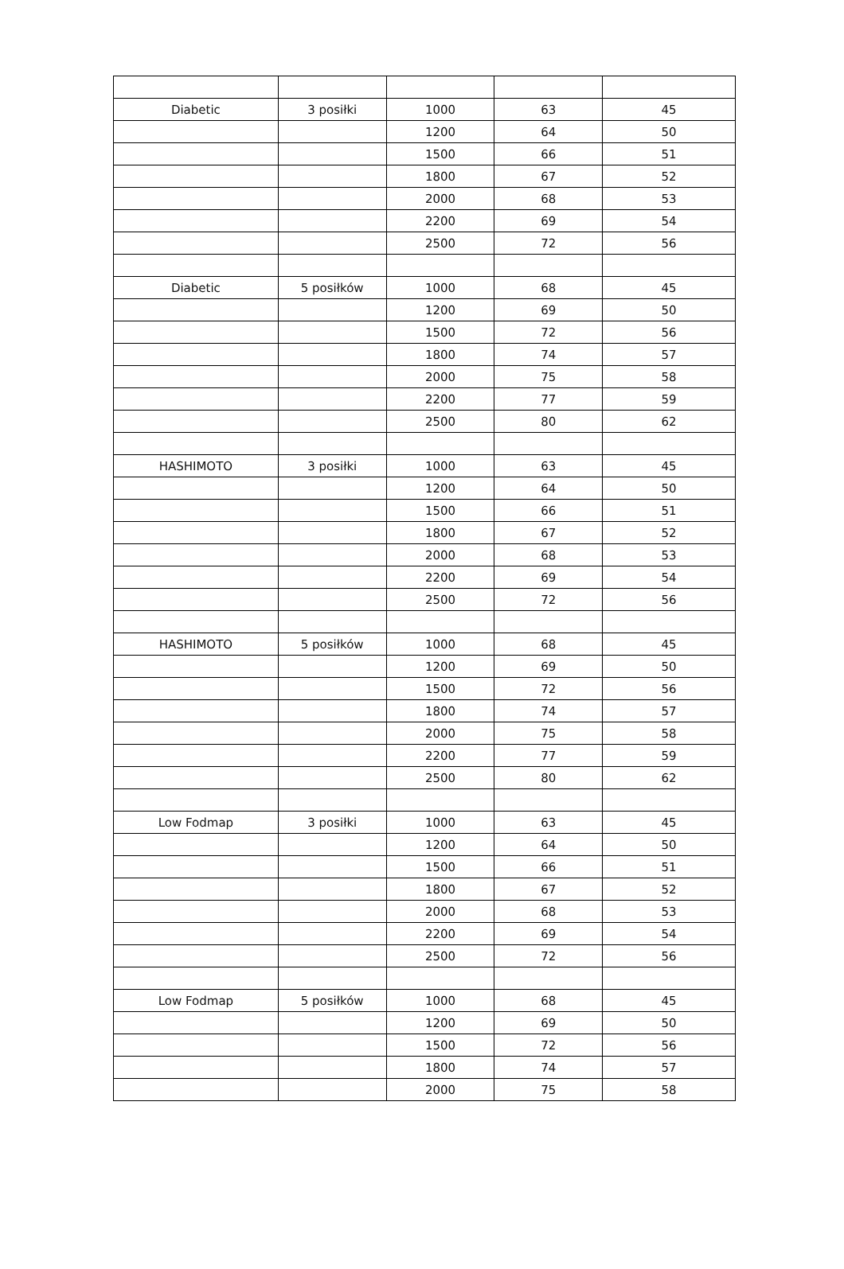| Diabetic | 3 posiłki | 1000 | 63 | 45 |
| | | 1200 | 64 | 50 |
| | | 1500 | 66 | 51 |
| | | 1800 | 67 | 52 |
| | | 2000 | 68 | 53 |
| | | 2200 | 69 | 54 |
| | | 2500 | 72 | 56 |
| Diabetic | 5 posiłków | 1000 | 68 | 45 |
| | | 1200 | 69 | 50 |
| | | 1500 | 72 | 56 |
| | | 1800 | 74 | 57 |
| | | 2000 | 75 | 58 |
| | | 2200 | 77 | 59 |
| | | 2500 | 80 | 62 |
| HASHIMOTO | 3 posiłki | 1000 | 63 | 45 |
| | | 1200 | 64 | 50 |
| | | 1500 | 66 | 51 |
| | | 1800 | 67 | 52 |
| | | 2000 | 68 | 53 |
| | | 2200 | 69 | 54 |
| | | 2500 | 72 | 56 |
| HASHIMOTO | 5 posiłków | 1000 | 68 | 45 |
| | | 1200 | 69 | 50 |
| | | 1500 | 72 | 56 |
| | | 1800 | 74 | 57 |
| | | 2000 | 75 | 58 |
| | | 2200 | 77 | 59 |
| | | 2500 | 80 | 62 |
| Low Fodmap | 3 posiłki | 1000 | 63 | 45 |
| | | 1200 | 64 | 50 |
| | | 1500 | 66 | 51 |
| | | 1800 | 67 | 52 |
| | | 2000 | 68 | 53 |
| | | 2200 | 69 | 54 |
| | | 2500 | 72 | 56 |
| Low Fodmap | 5 posiłków | 1000 | 68 | 45 |
| | | 1200 | 69 | 50 |
| | | 1500 | 72 | 56 |
| | | 1800 | 74 | 57 |
| | | 2000 | 75 | 58 |